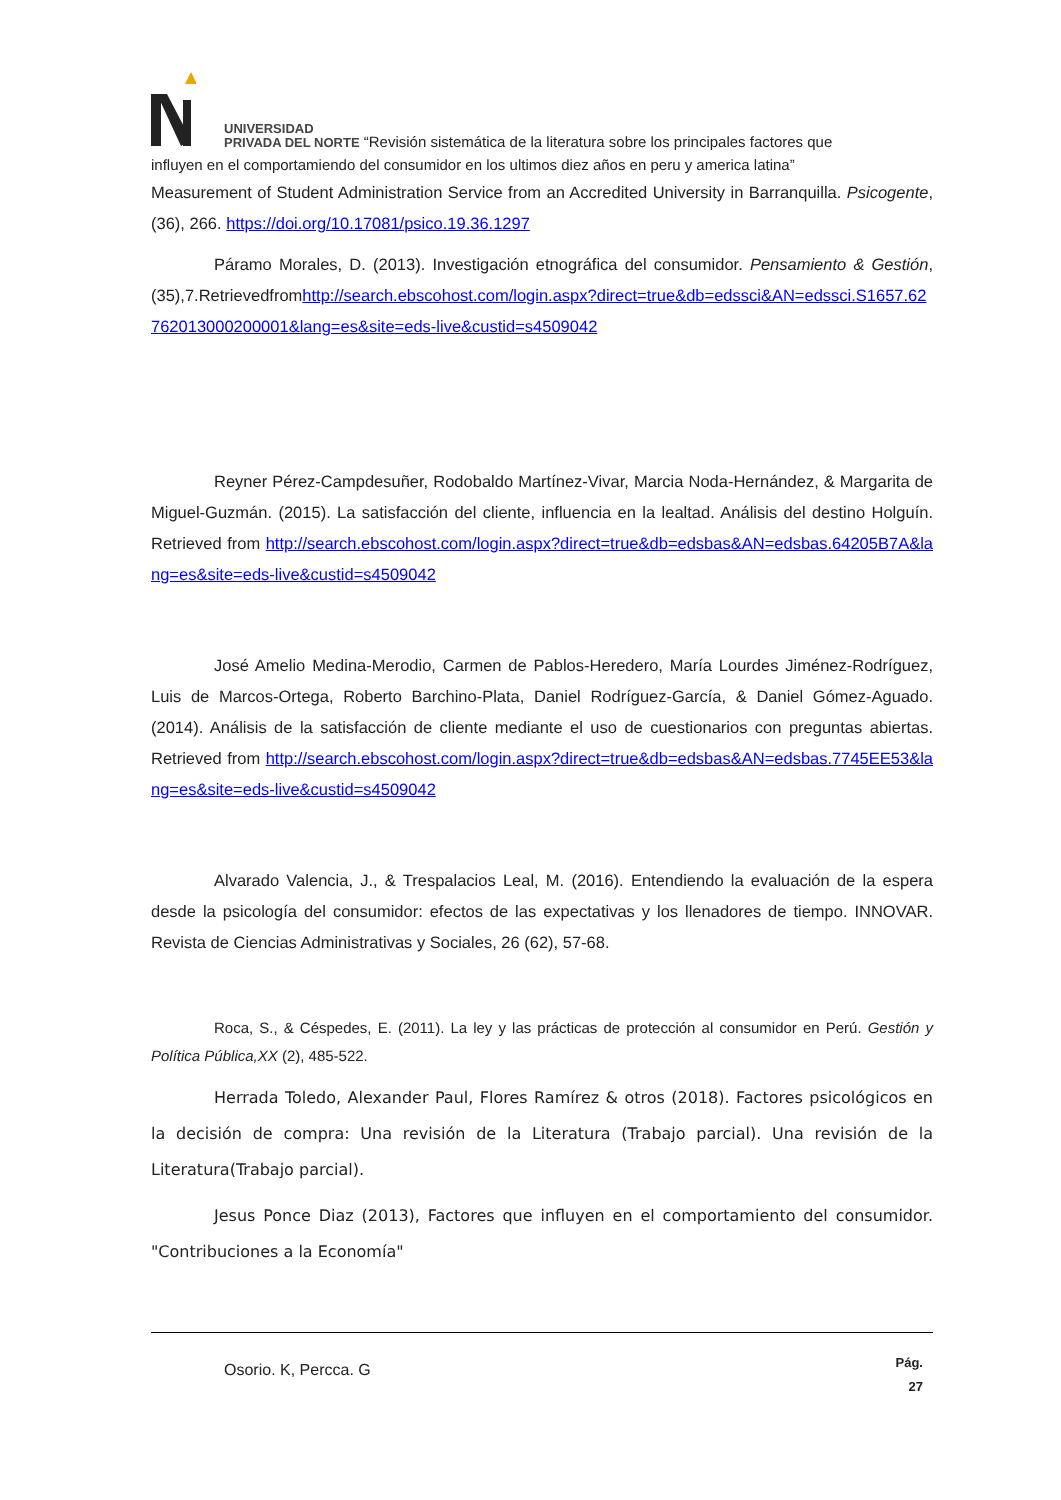UNIVERSIDAD
PRIVADA DEL NORTE “Revisión sistemática de la literatura sobre los principales factores que
influyen en el comportamiendo del consumidor en los ultimos diez años en peru y america latina”
Measurement of Student Administration Service from an Accredited University in Barranquilla. Psicogente, (36), 266. https://doi.org/10.17081/psico.19.36.1297
Páramo Morales, D. (2013). Investigación etnográfica del consumidor. Pensamiento & Gestión,(35),7.Retrievedfromhttp://search.ebscohost.com/login.aspx?direct=true&db=edssci&AN=edssci.S1657.62762013000200001&lang=es&site=eds-live&custid=s4509042
Reyner Pérez-Campdesuñer, Rodobaldo Martínez-Vivar, Marcia Noda-Hernández, & Margarita de Miguel-Guzmán. (2015). La satisfacción del cliente, influencia en la lealtad. Análisis del destino Holguín. Retrieved from http://search.ebscohost.com/login.aspx?direct=true&db=edsbas&AN=edsbas.64205B7A&lang=es&site=eds-live&custid=s4509042
José Amelio Medina-Merodio, Carmen de Pablos-Heredero, María Lourdes Jiménez-Rodríguez, Luis de Marcos-Ortega, Roberto Barchino-Plata, Daniel Rodríguez-García, & Daniel Gómez-Aguado. (2014). Análisis de la satisfacción de cliente mediante el uso de cuestionarios con preguntas abiertas. Retrieved from http://search.ebscohost.com/login.aspx?direct=true&db=edsbas&AN=edsbas.7745EE53&lang=es&site=eds-live&custid=s4509042
Alvarado Valencia, J., & Trespalacios Leal, M. (2016). Entendiendo la evaluación de la espera desde la psicología del consumidor: efectos de las expectativas y los llenadores de tiempo. INNOVAR. Revista de Ciencias Administrativas y Sociales, 26 (62), 57-68.
Roca, S., & Céspedes, E. (2011). La ley y las prácticas de protección al consumidor en Perú. Gestión y Política Pública,XX (2), 485-522.
Herrada Toledo, Alexander Paul, Flores Ramírez & otros (2018). Factores psicológicos en la decisión de compra: Una revisión de la Literatura (Trabajo parcial). Una revisión de la Literatura(Trabajo parcial).
Jesus Ponce Diaz (2013), Factores que influyen en el comportamiento del consumidor. "Contribuciones a la Economía"
Osorio. K, Percca. G Pág.
27